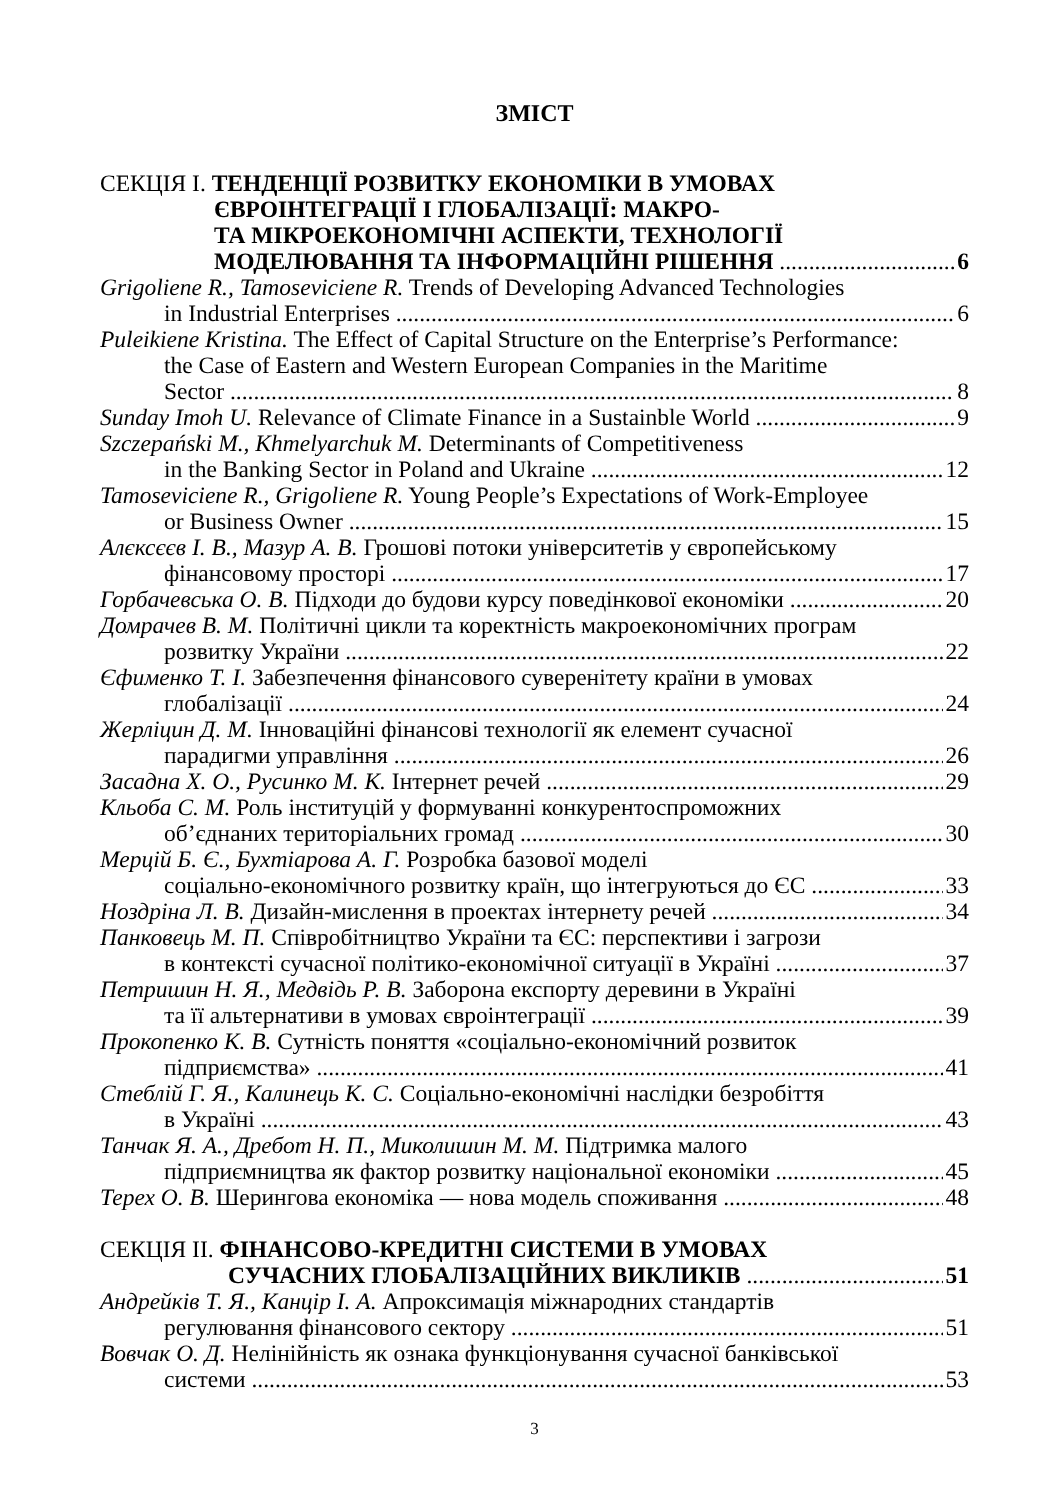ЗМІСТ
СЕКЦІЯ І. ТЕНДЕНЦІЇ РОЗВИТКУ ЕКОНОМІКИ В УМОВАХ
ЄВРОІНТЕГРАЦІЇ І ГЛОБАЛІЗАЦІЇ: МАКРО-
ТА МІКРОЕКОНОМІЧНІ АСПЕКТИ, ТЕХНОЛОГІЇ
МОДЕЛЮВАННЯ ТА ІНФОРМАЦІЙНІ РІШЕННЯ 6
Grigoliene R., Tamoseviciene R. Trends of Developing Advanced Technologies
in Industrial Enterprises 6
Puleikiene Kristina. The Effect of Capital Structure on the Enterprise’s Performance:
the Case of Eastern and Western European Companies in the Maritime
Sector 8
Sunday Imoh U. Relevance of Climate Finance in a Sustainble World 9
Szczepański M., Khmelyarchuk M. Determinants of Competitiveness
in the Banking Sector in Poland and Ukraine 12
Tamoseviciene R., Grigoliene R. Young People’s Expectations of Work-Employee
or Business Owner 15
Алєксєєв І. В., Мазур А. В. Грошові потоки університетів у європейському
фінансовому просторі 17
Горбачевська О. В. Підходи до будови курсу поведінкової економіки 20
Домрачев В. М. Політичні цикли та коректність макроекономічних програм
розвитку України 22
Єфименко Т. І. Забезпечення фінансового суверенітету країни в умовах
глобалізації 24
Жерліцин Д. М. Інноваційні фінансові технології як елемент сучасної
парадигми управління 26
Засадна Х. О., Русинко М. К. Інтернет речей 29
Кльоба С. М. Роль інституцій у формуванні конкурентоспроможних
об’єднаних територіальних громад 30
Мерцій Б. Є., Бухтіарова А. Г. Розробка базової моделі
соціально-економічного розвитку країн, що інтегруються до ЄС 33
Ноздріна Л. В. Дизайн-мислення в проектах інтернету речей 34
Панковець М. П. Співробітництво України та ЄС: перспективи і загрози
в контексті сучасної політико-економічної ситуації в Україні 37
Петришин Н. Я., Медвідь Р. В. Заборона експорту деревини в Україні
та її альтернативи в умовах євроінтеграції 39
Прокопенко К. В. Сутність поняття «соціально-економічний розвиток
підприємства» 41
Стеблій Г. Я., Калинець К. С. Соціально-економічні наслідки безробіття
в Україні 43
Танчак Я. А., Дребот Н. П., Миколишин М. М. Підтримка малого
підприємництва як фактор розвитку національної економіки 45
Терех О. В. Шерингова економіка — нова модель споживання 48
СЕКЦІЯ ІІ. ФІНАНСОВО-КРЕДИТНІ СИСТЕМИ В УМОВАХ
СУЧАСНИХ ГЛОБАЛІЗАЦІЙНИХ ВИКЛИКІВ 51
Андрейків Т. Я., Канцір І. А. Апроксимація міжнародних стандартів
регулювання фінансового сектору 51
Вовчак О. Д. Нелінійність як ознака функціонування сучасної банківської
системи 53
3